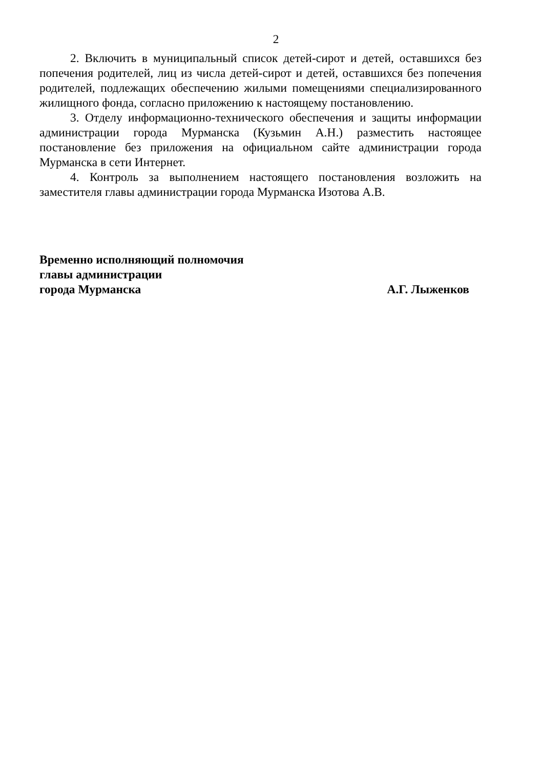2
2. Включить в муниципальный список детей-сирот и детей, оставшихся без попечения родителей, лиц из числа детей-сирот и детей, оставшихся без попечения родителей, подлежащих обеспечению жилыми помещениями специализированного жилищного фонда, согласно приложению к настоящему постановлению.
3. Отделу информационно-технического обеспечения и защиты информации администрации города Мурманска (Кузьмин А.Н.) разместить настоящее постановление без приложения на официальном сайте администрации города Мурманска в сети Интернет.
4. Контроль за выполнением настоящего постановления возложить на заместителя главы администрации города Мурманска Изотова А.В.
Временно исполняющий полномочия
главы администрации
города Мурманска А.Г. Лыженков